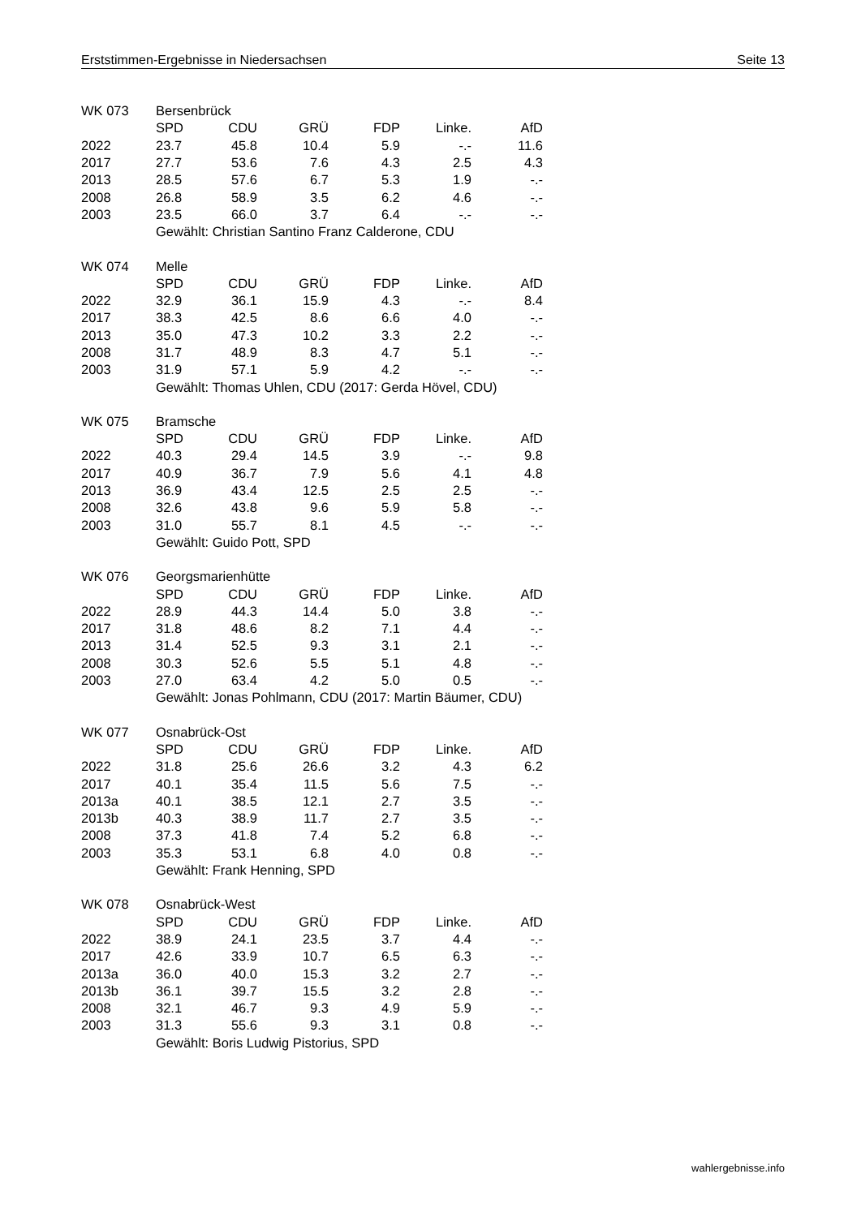Erststimmen-Ergebnisse in Niedersachsen Seite 13
| WK 073 | Bersenbrück | | | | | |
| | SPD | CDU | GRÜ | FDP | Linke. | AfD |
| 2022 | 23.7 | 45.8 | 10.4 | 5.9 | -.- | 11.6 |
| 2017 | 27.7 | 53.6 | 7.6 | 4.3 | 2.5 | 4.3 |
| 2013 | 28.5 | 57.6 | 6.7 | 5.3 | 1.9 | -.- |
| 2008 | 26.8 | 58.9 | 3.5 | 6.2 | 4.6 | -.- |
| 2003 | 23.5 | 66.0 | 3.7 | 6.4 | -.- | -.- |
| | Gewählt: Christian Santino Franz Calderone, CDU | | | | | |
| WK 074 | Melle | | | | | |
| | SPD | CDU | GRÜ | FDP | Linke. | AfD |
| 2022 | 32.9 | 36.1 | 15.9 | 4.3 | -.- | 8.4 |
| 2017 | 38.3 | 42.5 | 8.6 | 6.6 | 4.0 | -.- |
| 2013 | 35.0 | 47.3 | 10.2 | 3.3 | 2.2 | -.- |
| 2008 | 31.7 | 48.9 | 8.3 | 4.7 | 5.1 | -.- |
| 2003 | 31.9 | 57.1 | 5.9 | 4.2 | -.- | -.- |
| | Gewählt: Thomas Uhlen, CDU (2017: Gerda Hövel, CDU) | | | | | |
| WK 075 | Bramsche | | | | | |
| | SPD | CDU | GRÜ | FDP | Linke. | AfD |
| 2022 | 40.3 | 29.4 | 14.5 | 3.9 | -.- | 9.8 |
| 2017 | 40.9 | 36.7 | 7.9 | 5.6 | 4.1 | 4.8 |
| 2013 | 36.9 | 43.4 | 12.5 | 2.5 | 2.5 | -.- |
| 2008 | 32.6 | 43.8 | 9.6 | 5.9 | 5.8 | -.- |
| 2003 | 31.0 | 55.7 | 8.1 | 4.5 | -.- | -.- |
| | Gewählt: Guido Pott, SPD | | | | | |
| WK 076 | Georgsmarienhütte | | | | | |
| | SPD | CDU | GRÜ | FDP | Linke. | AfD |
| 2022 | 28.9 | 44.3 | 14.4 | 5.0 | 3.8 | -.- |
| 2017 | 31.8 | 48.6 | 8.2 | 7.1 | 4.4 | -.- |
| 2013 | 31.4 | 52.5 | 9.3 | 3.1 | 2.1 | -.- |
| 2008 | 30.3 | 52.6 | 5.5 | 5.1 | 4.8 | -.- |
| 2003 | 27.0 | 63.4 | 4.2 | 5.0 | 0.5 | -.- |
| | Gewählt: Jonas Pohlmann, CDU (2017: Martin Bäumer, CDU) | | | | | |
| WK 077 | Osnabrück-Ost | | | | | |
| | SPD | CDU | GRÜ | FDP | Linke. | AfD |
| 2022 | 31.8 | 25.6 | 26.6 | 3.2 | 4.3 | 6.2 |
| 2017 | 40.1 | 35.4 | 11.5 | 5.6 | 7.5 | -.- |
| 2013a | 40.1 | 38.5 | 12.1 | 2.7 | 3.5 | -.- |
| 2013b | 40.3 | 38.9 | 11.7 | 2.7 | 3.5 | -.- |
| 2008 | 37.3 | 41.8 | 7.4 | 5.2 | 6.8 | -.- |
| 2003 | 35.3 | 53.1 | 6.8 | 4.0 | 0.8 | -.- |
| | Gewählt: Frank Henning, SPD | | | | | |
| WK 078 | Osnabrück-West | | | | | |
| | SPD | CDU | GRÜ | FDP | Linke. | AfD |
| 2022 | 38.9 | 24.1 | 23.5 | 3.7 | 4.4 | -.- |
| 2017 | 42.6 | 33.9 | 10.7 | 6.5 | 6.3 | -.- |
| 2013a | 36.0 | 40.0 | 15.3 | 3.2 | 2.7 | -.- |
| 2013b | 36.1 | 39.7 | 15.5 | 3.2 | 2.8 | -.- |
| 2008 | 32.1 | 46.7 | 9.3 | 4.9 | 5.9 | -.- |
| 2003 | 31.3 | 55.6 | 9.3 | 3.1 | 0.8 | -.- |
| | Gewählt: Boris Ludwig Pistorius, SPD | | | | | |
wahlergebnisse.info